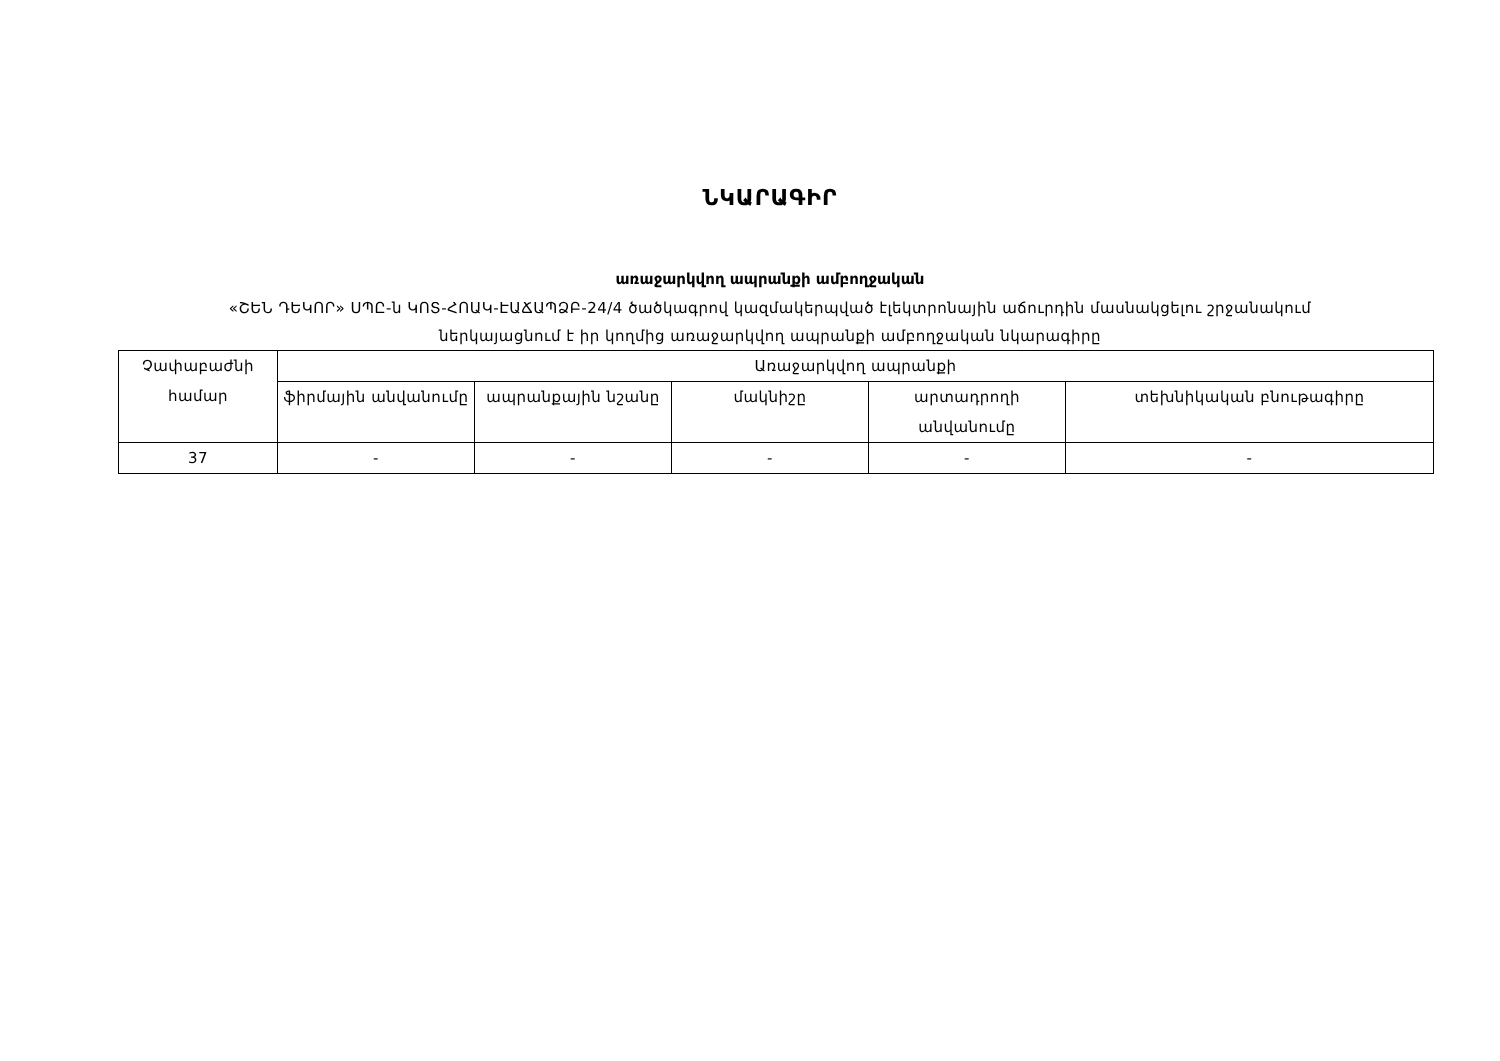ՆԿԱՐԱԳԻՐ
առաջարկվող ապրանքի ամբողջական
«ՇԵՆ ԴԵԿՈՐ» ՍՊԸ-ն ԿՈՏ-ՀՈԱԿ-ԷԱՃԱՊՁԲ-24/4 ծածկագրով կազմակերպված էլեկտրոնային աճուրդին մասնակցելու շրջանակում
ներկայացնում է իր կողմից առաջարկվող ապրանքի ամբողջական նկարագիրը
| Չափաբաժնի համար | Առաջարկվող ապրանքի | | | | |
| --- | --- | --- | --- | --- | --- |
| | ֆիրմային անվանումը | ապրանքային նշանը | մակնիշը | արտադրողի անվանումը | տեխնիկական բնութագիրը |
| 37 | - | - | - | - | - |